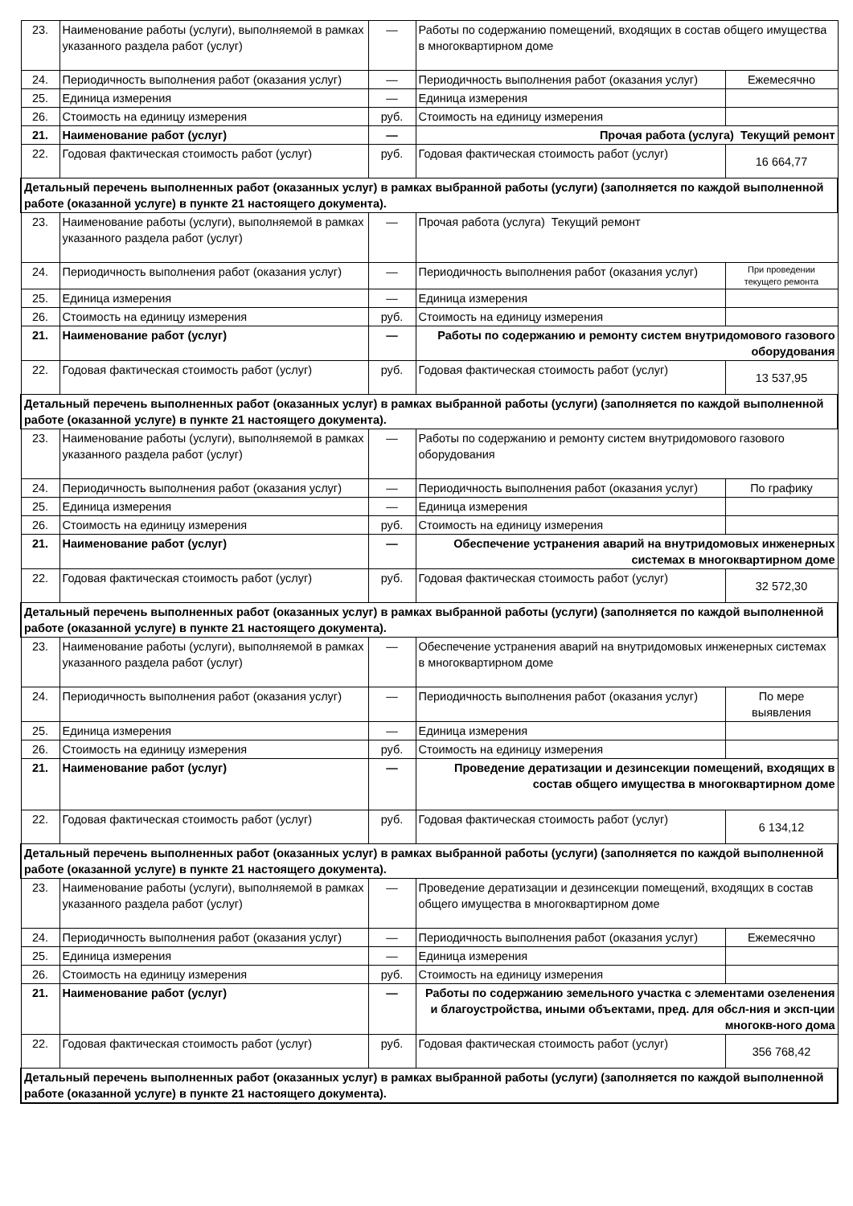| 23. | Наименование работы (услуги), выполняемой в рамках указанного раздела работ (услуг) | — | Работы по содержанию помещений, входящих в состав общего имущества в многоквартирном доме | |
| 24. | Периодичность выполнения работ (оказания услуг) | — | Периодичность выполнения работ (оказания услуг) | Ежемесячно |
| 25. | Единица измерения | — | Единица измерения | |
| 26. | Стоимость на единицу измерения | руб. | Стоимость на единицу измерения | |
| 21. | Наименование работ (услуг) | — | Прочая работа (услуга) Текущий ремонт | |
| 22. | Годовая фактическая стоимость работ (услуг) | руб. | Годовая фактическая стоимость работ (услуг) | 16 664,77 |
| Детальный перечень выполненных работ (оказанных услуг) в рамках выбранной работы (услуги) (заполняется по каждой выполненной работе (оказанной услуге) в пункте 21 настоящего документа). | | | | |
| 23. | Наименование работы (услуги), выполняемой в рамках указанного раздела работ (услуг) | — | Прочая работа (услуга) Текущий ремонт | |
| 24. | Периодичность выполнения работ (оказания услуг) | — | Периодичность выполнения работ (оказания услуг) | При проведении текущего ремонта |
| 25. | Единица измерения | — | Единица измерения | |
| 26. | Стоимость на единицу измерения | руб. | Стоимость на единицу измерения | |
| 21. | Наименование работ (услуг) | — | Работы по содержанию и ремонту систем внутридомового газового оборудования | |
| 22. | Годовая фактическая стоимость работ (услуг) | руб. | Годовая фактическая стоимость работ (услуг) | 13 537,95 |
| Детальный перечень выполненных работ (оказанных услуг) в рамках выбранной работы (услуги) (заполняется по каждой выполненной работе (оказанной услуге) в пункте 21 настоящего документа). | | | | |
| 23. | Наименование работы (услуги), выполняемой в рамках указанного раздела работ (услуг) | — | Работы по содержанию и ремонту систем внутридомового газового оборудования | |
| 24. | Периодичность выполнения работ (оказания услуг) | — | Периодичность выполнения работ (оказания услуг) | По графику |
| 25. | Единица измерения | — | Единица измерения | |
| 26. | Стоимость на единицу измерения | руб. | Стоимость на единицу измерения | |
| 21. | Наименование работ (услуг) | — | Обеспечение устранения аварий на внутридомовых инженерных системах в многоквартирном доме | |
| 22. | Годовая фактическая стоимость работ (услуг) | руб. | Годовая фактическая стоимость работ (услуг) | 32 572,30 |
| Детальный перечень выполненных работ (оказанных услуг) в рамках выбранной работы (услуги) (заполняется по каждой выполненной работе (оказанной услуге) в пункте 21 настоящего документа). | | | | |
| 23. | Наименование работы (услуги), выполняемой в рамках указанного раздела работ (услуг) | — | Обеспечение устранения аварий на внутридомовых инженерных системах в многоквартирном доме | |
| 24. | Периодичность выполнения работ (оказания услуг) | — | Периодичность выполнения работ (оказания услуг) | По мере выявления |
| 25. | Единица измерения | — | Единица измерения | |
| 26. | Стоимость на единицу измерения | руб. | Стоимость на единицу измерения | |
| 21. | Наименование работ (услуг) | — | Проведение дератизации и дезинсекции помещений, входящих в состав общего имущества в многоквартирном доме | |
| 22. | Годовая фактическая стоимость работ (услуг) | руб. | Годовая фактическая стоимость работ (услуг) | 6 134,12 |
| Детальный перечень выполненных работ (оказанных услуг) в рамках выбранной работы (услуги) (заполняется по каждой выполненной работе (оказанной услуге) в пункте 21 настоящего документа). | | | | |
| 23. | Наименование работы (услуги), выполняемой в рамках указанного раздела работ (услуг) | — | Проведение дератизации и дезинсекции помещений, входящих в состав общего имущества в многоквартирном доме | |
| 24. | Периодичность выполнения работ (оказания услуг) | — | Периодичность выполнения работ (оказания услуг) | Ежемесячно |
| 25. | Единица измерения | — | Единица измерения | |
| 26. | Стоимость на единицу измерения | руб. | Стоимость на единицу измерения | |
| 21. | Наименование работ (услуг) | — | Работы по содержанию земельного участка с элементами озеленения и благоустройства, иными объектами, пред. для обсл-ния и эксп-ции многокв-ного дома | |
| 22. | Годовая фактическая стоимость работ (услуг) | руб. | Годовая фактическая стоимость работ (услуг) | 356 768,42 |
| Детальный перечень выполненных работ (оказанных услуг) в рамках выбранной работы (услуги) (заполняется по каждой выполненной работе (оказанной услуге) в пункте 21 настоящего документа). | | | | |